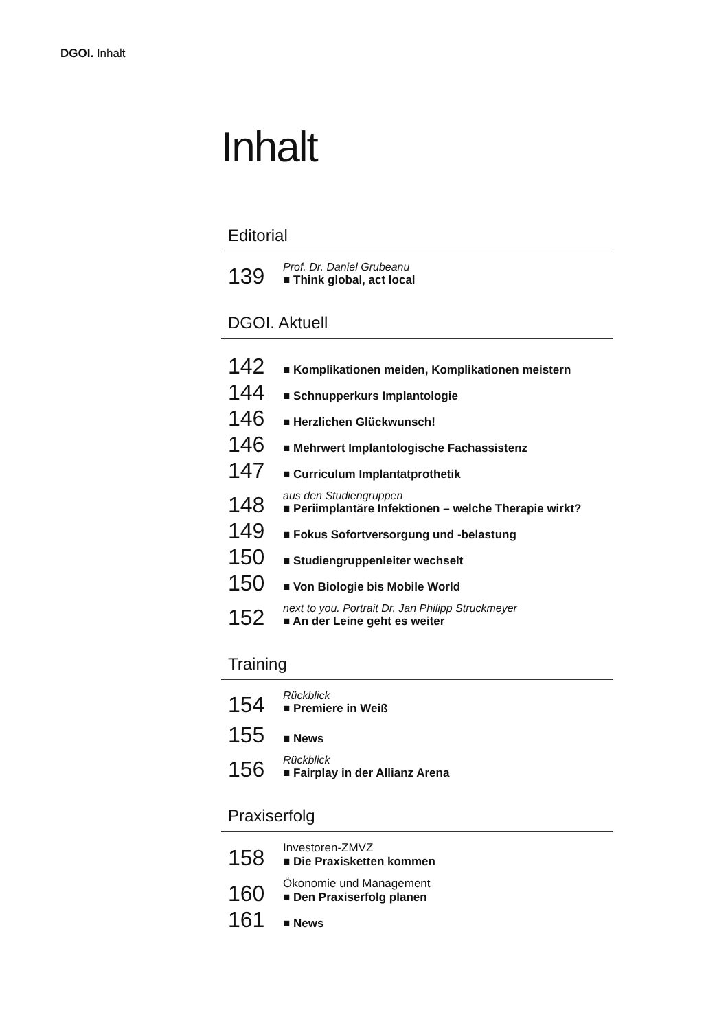DGOI. Inhalt
Inhalt
Editorial
139
Prof. Dr. Daniel Grubeanu
■ Think global, act local
DGOI. Aktuell
142
■ Komplikationen meiden, Komplikationen meistern
144
■ Schnupperkurs Implantologie
146
■ Herzlichen Glückwunsch!
146
■ Mehrwert Implantologische Fachassistenz
147
■ Curriculum Implantatprothetik
148
aus den Studiengruppen
■ Periimplantäre Infektionen – welche Therapie wirkt?
149
■ Fokus Sofortversorgung und -belastung
150
■ Studiengruppenleiter wechselt
150
■ Von Biologie bis Mobile World
152
next to you. Portrait Dr. Jan Philipp Struckmeyer
■ An der Leine geht es weiter
Training
154
Rückblick
■ Premiere in Weiß
155
■ News
156
Rückblick
■ Fairplay in der Allianz Arena
Praxiserfolg
158
Investoren-ZMVZ
■ Die Praxisketten kommen
160
Ökonomie und Management
■ Den Praxiserfolg planen
161
■ News